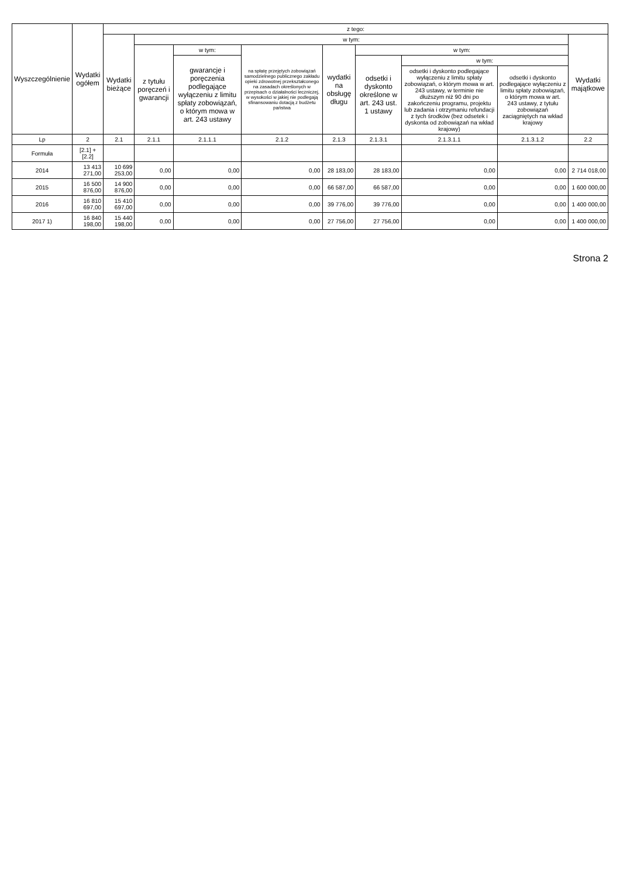| Wyszczególnienie | Wydatki ogółem | z tego: | | | | | | | | |
| --- | --- | --- | --- | --- | --- | --- | --- | --- | --- | --- |
| | | Wydatki bieżące | w tym: | | | | | | | Wydatki majątkowe |
| | | | z tytułu poręczeń i gwarancji | w tym: | na spłatę przejętych zobowiązań samodzielnego publicznego zakładu opieki zdrowotnej przekształconego na zasadach określonych w przepisach o działalności leczniczej, w wysokości w jakiej nie podlegają sfinansowaniu dotacją z budżetu państwa | wydatki na obsługę długu | w tym: | | | |
| | | | | gwarancje i poręczenia podlegające wyłączeniu z limitu spłaty zobowiązań, o którym mowa w art. 243 ustawy | | | odsetki i dyskonto określone w art. 243 ust. 1 ustawy | w tym: | | |
| | | | | | | | | odsetki i dyskonto podlegające wyłączeniu z limitu spłaty zobowiązań, o którym mowa w art. 243 ustawy, w terminie nie dłuższym niż 90 dni po zakończeniu programu, projektu lub zadania i otrzymaniu refundacji z tych środków (bez odsetek i dyskonta od zobowiązań na wkład krajowy) | odsetki i dyskonto podlegające wyłączeniu z limitu spłaty zobowiązań, o którym mowa w art. 243 ustawy, z tytułu zobowiązań zaciągniętych na wkład krajowy | |
| Lp | 2 | 2.1 | 2.1.1 | 2.1.1.1 | 2.1.2 | 2.1.3 | 2.1.3.1 | 2.1.3.1.1 | 2.1.3.1.2 | 2.2 |
| Formuła | [2.1] + [2.2] | | | | | | | | | |
| 2014 | 13 413 271,00 | 10 699 253,00 | 0,00 | 0,00 | 0,00 | 28 183,00 | 28 183,00 | 0,00 | 0,00 | 2 714 018,00 |
| 2015 | 16 500 876,00 | 14 900 876,00 | 0,00 | 0,00 | 0,00 | 66 587,00 | 66 587,00 | 0,00 | 0,00 | 1 600 000,00 |
| 2016 | 16 810 697,00 | 15 410 697,00 | 0,00 | 0,00 | 0,00 | 39 776,00 | 39 776,00 | 0,00 | 0,00 | 1 400 000,00 |
| 2017 1) | 16 840 198,00 | 15 440 198,00 | 0,00 | 0,00 | 0,00 | 27 756,00 | 27 756,00 | 0,00 | 0,00 | 1 400 000,00 |
Strona 2